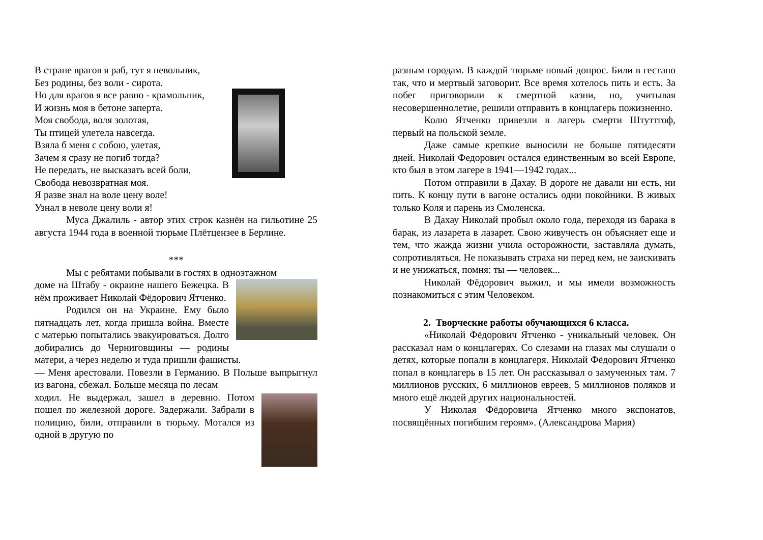В стране врагов я раб, тут я невольник,
Без родины, без воли - сирота.
Но для врагов я все равно - крамольник,
И жизнь моя в бетоне заперта.
Моя свобода, воля золотая,
Ты птицей улетела навсегда.
Взяла б меня с собою, улетая,
Зачем я сразу не погиб тогда?
Не передать, не высказать всей боли,
Свобода невозвратная моя.
Я разве знал на воле цену воле!
Узнал в неволе цену воли я!
Муса Джалиль - автор этих строк казнён на гильотине 25 августа 1944 года в военной тюрьме Плётцензее в Берлине.
***
Мы с ребятами побывали в гостях в одноэтажном
доме на Штабу - окраине нашего Бежецка. В нём проживает Николай Фёдорович Ятченко.
Родился он на Украине. Ему было пятнадцать лет, когда пришла война. Вместе с матерью попытались эвакуироваться. Долго добирались до Черниговщины — родины матери, а через неделю и туда пришли фашисты.
— Меня арестовали. Повезли в Германию. В Польше выпрыгнул из вагона, сбежал. Больше месяца по лесам
ходил. Не выдержал, зашел в деревню. Потом пошел по железной дороге. Задержали. Забрали в полицию, били, отправили в тюрьму. Мотался из одной в другую по
разным городам. В каждой тюрьме новый допрос. Били в гестапо так, что и мертвый заговорит. Все время хотелось пить и есть. За побег приговорили к смертной казни, но, учитывая несовершеннолетие, решили отправить в концлагерь пожизненно.
Колю Ятченко привезли в лагерь смерти Штуттгоф, первый на польской земле.
Даже самые крепкие выносили не больше пятидесяти дней. Николай Федорович остался единственным во всей Европе, кто был в этом лагере в 1941—1942 годах...
Потом отправили в Дахау. В дороге не давали ни есть, ни пить. К концу пути в вагоне остались одни покойники. В живых только Коля и парень из Смоленска.
В Дахау Николай пробыл около года, переходя из барака в барак, из лазарета в лазарет. Свою живучесть он объясняет еще и тем, что жажда жизни учила осторожности, заставляла думать, сопротивляться. Не показывать страха ни перед кем, не заискивать и не унижаться, помня: ты — человек...
Николай Фёдорович выжил, и мы имели возможность познакомиться с этим Человеком.
2. Творческие работы обучающихся 6 класса.
«Николай Фёдорович Ятченко - уникальный человек. Он рассказал нам о концлагерях. Со слезами на глазах мы слушали о детях, которые попали в концлагеря. Николай Фёдорович Ятченко попал в концлагерь в 15 лет. Он рассказывал о замученных там. 7 миллионов русских, 6 миллионов евреев, 5 миллионов поляков и много ещё людей других национальностей.
У Николая Фёдоровича Ятченко много экспонатов, посвящённых погибшим героям». (Александрова Мария)